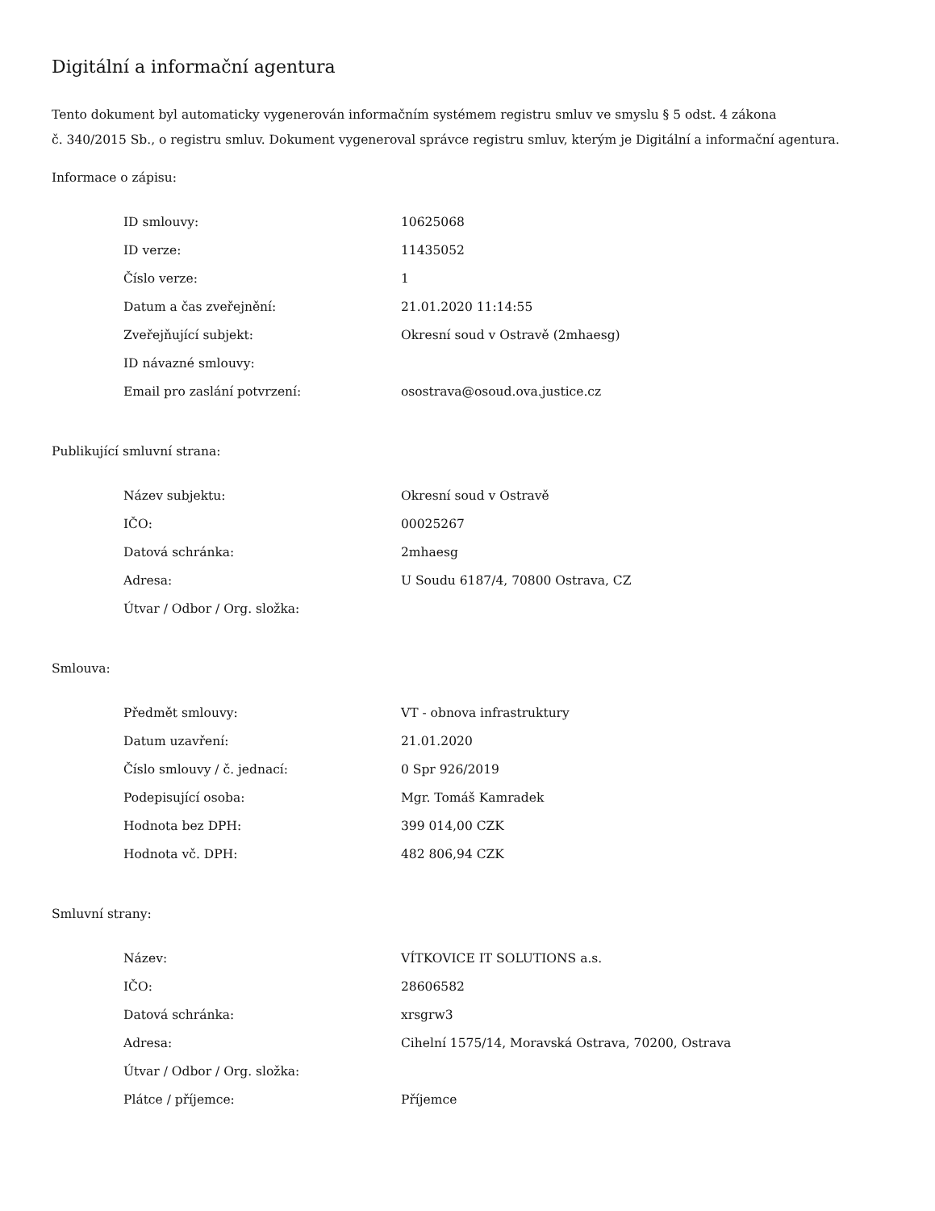Digitální a informační agentura
Tento dokument byl automaticky vygenerován informačním systémem registru smluv ve smyslu § 5 odst. 4 zákona
č. 340/2015 Sb., o registru smluv. Dokument vygeneroval správce registru smluv, kterým je Digitální a informační agentura.
Informace o zápisu:
| ID smlouvy: | 10625068 |
| ID verze: | 11435052 |
| Číslo verze: | 1 |
| Datum a čas zveřejnění: | 21.01.2020 11:14:55 |
| Zveřejňující subjekt: | Okresní soud v Ostravě (2mhaesg) |
| ID návazné smlouvy: | |
| Email pro zaslání potvrzení: | osostrava@osoud.ova.justice.cz |
Publikující smluvní strana:
| Název subjektu: | Okresní soud v Ostravě |
| IČO: | 00025267 |
| Datová schránka: | 2mhaesg |
| Adresa: | U Soudu 6187/4, 70800 Ostrava, CZ |
| Útvar / Odbor / Org. složka: | |
Smlouva:
| Předmět smlouvy: | VT - obnova infrastruktury |
| Datum uzavření: | 21.01.2020 |
| Číslo smlouvy / č. jednací: | 0 Spr 926/2019 |
| Podepisující osoba: | Mgr. Tomáš Kamradek |
| Hodnota bez DPH: | 399 014,00 CZK |
| Hodnota vč. DPH: | 482 806,94 CZK |
Smluvní strany:
| Název: | VÍTKOVICE IT SOLUTIONS a.s. |
| IČO: | 28606582 |
| Datová schránka: | xrsgrw3 |
| Adresa: | Cihelní 1575/14, Moravská Ostrava, 70200, Ostrava |
| Útvar / Odbor / Org. složka: | |
| Plátce / příjemce: | Příjemce |